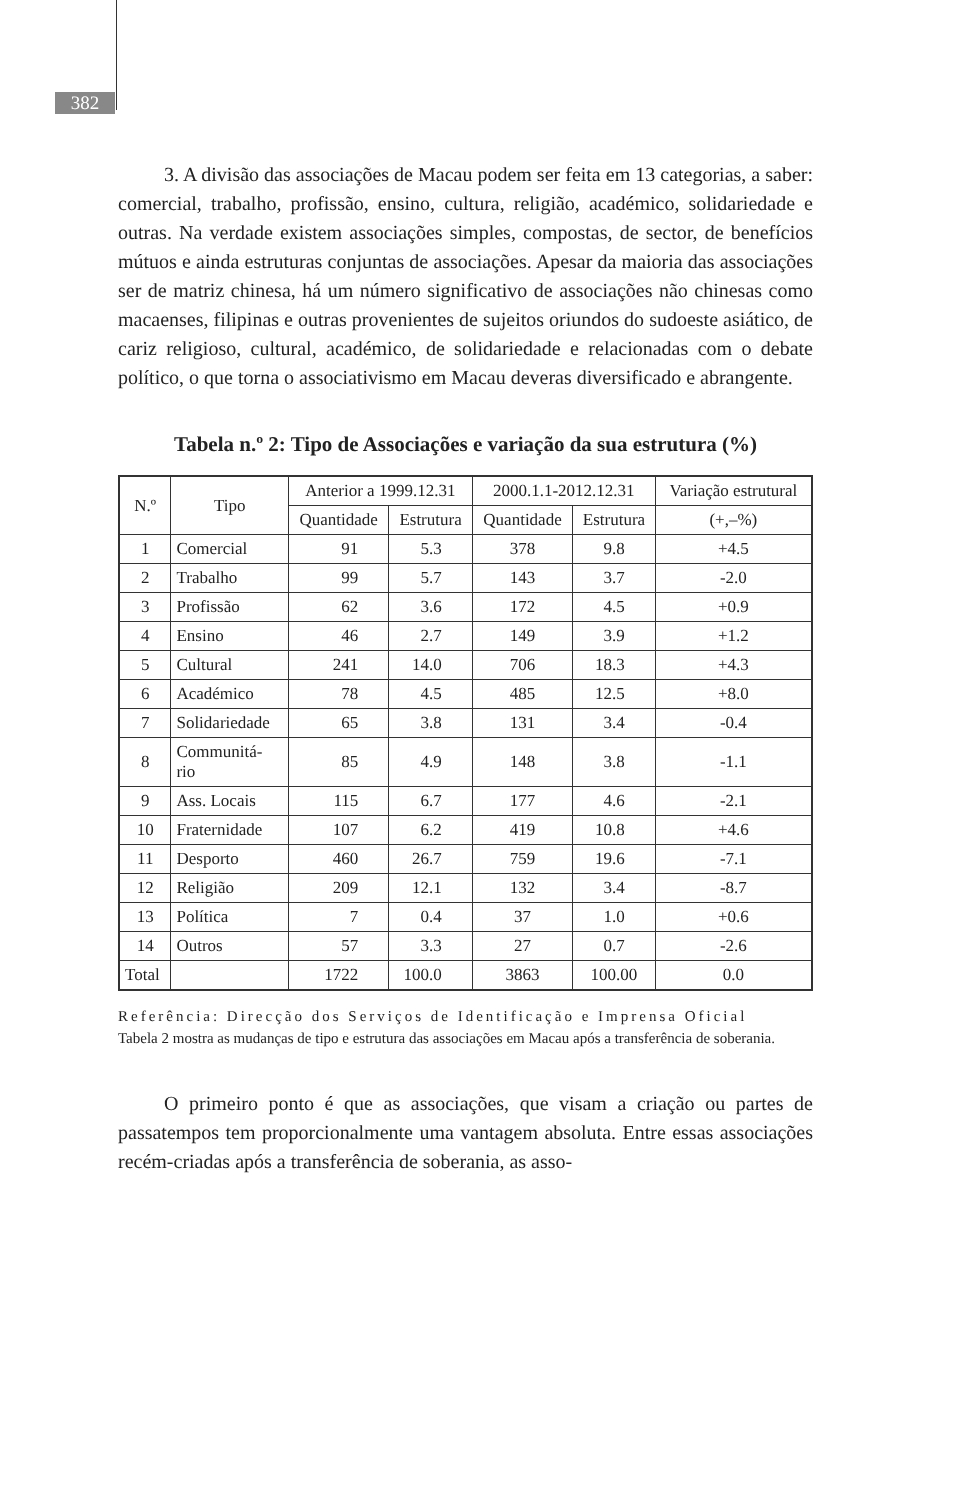382
3. A divisão das associações de Macau podem ser feita em 13 categorias, a saber: comercial, trabalho, profissão, ensino, cultura, religião, académico, solidariedade e outras. Na verdade existem associações simples, compostas, de sector, de benefícios mútuos e ainda estruturas conjuntas de associações. Apesar da maioria das associações ser de matriz chinesa, há um número significativo de associações não chinesas como macaenses, filipinas e outras provenientes de sujeitos oriundos do sudoeste asiático, de cariz religioso, cultural, académico, de solidariedade e relacionadas com o debate político, o que torna o associativismo em Macau deveras diversificado e abrangente.
Tabela n.º 2: Tipo de Associações e variação da sua estrutura (%)
| N.º | Tipo | Anterior a 1999.12.31 | | 2000.1.1-2012.12.31 | | Variação estrutural |
| --- | --- | --- | --- | --- | --- | --- |
| | | Quantidade | Estrutura | Quantidade | Estrutura | (+,–%) |
| 1 | Comercial | 91 | 5.3 | 378 | 9.8 | +4.5 |
| 2 | Trabalho | 99 | 5.7 | 143 | 3.7 | -2.0 |
| 3 | Profissão | 62 | 3.6 | 172 | 4.5 | +0.9 |
| 4 | Ensino | 46 | 2.7 | 149 | 3.9 | +1.2 |
| 5 | Cultural | 241 | 14.0 | 706 | 18.3 | +4.3 |
| 6 | Académico | 78 | 4.5 | 485 | 12.5 | +8.0 |
| 7 | Solidariedade | 65 | 3.8 | 131 | 3.4 | -0.4 |
| 8 | Communitá- rio | 85 | 4.9 | 148 | 3.8 | -1.1 |
| 9 | Ass. Locais | 115 | 6.7 | 177 | 4.6 | -2.1 |
| 10 | Fraternidade | 107 | 6.2 | 419 | 10.8 | +4.6 |
| 11 | Desporto | 460 | 26.7 | 759 | 19.6 | -7.1 |
| 12 | Religião | 209 | 12.1 | 132 | 3.4 | -8.7 |
| 13 | Política | 7 | 0.4 | 37 | 1.0 | +0.6 |
| 14 | Outros | 57 | 3.3 | 27 | 0.7 | -2.6 |
| Total | | 1722 | 100.0 | 3863 | 100.00 | 0.0 |
Referência: Direcção dos Serviços de Identificação e Imprensa Oficial
Tabela 2 mostra as mudanças de tipo e estrutura das associações em Macau após a transferência de soberania.
O primeiro ponto é que as associações, que visam a criação ou partes de passatempos tem proporcionalmente uma vantagem absoluta. Entre essas associações recém-criadas após a transferência de soberania, as asso-